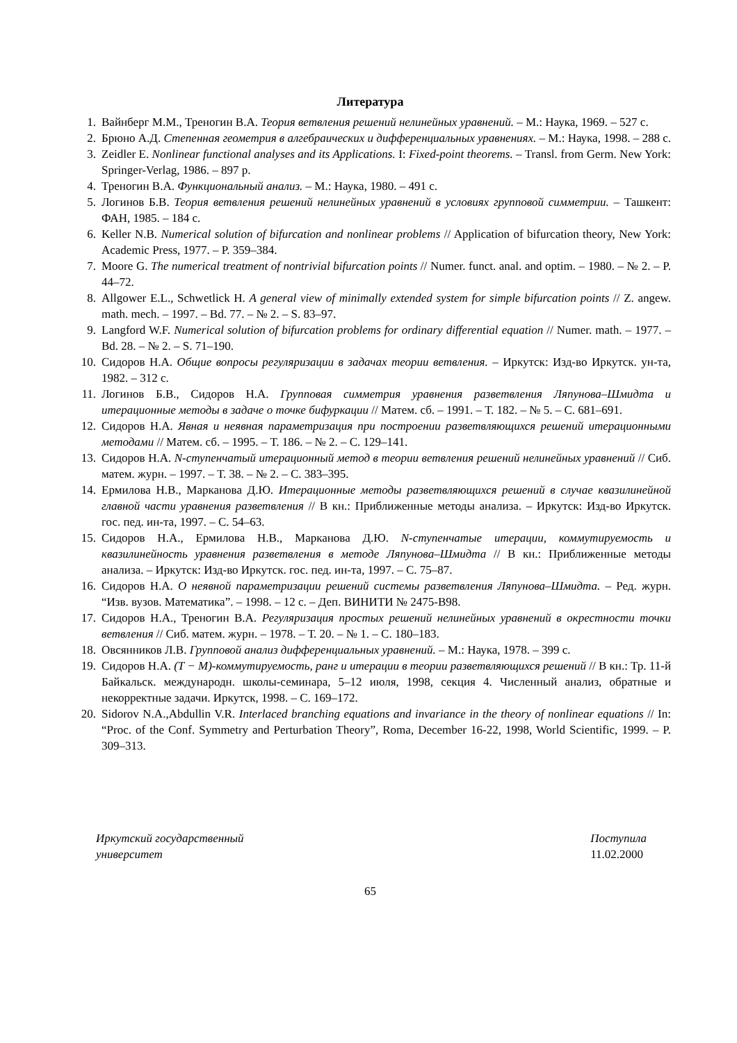Литература
1. Вайнберг М.М., Треногин В.А. Теория ветвления решений нелинейных уравнений. – М.: Наука, 1969. – 527 с.
2. Брюно А.Д. Степенная геометрия в алгебраических и дифференциальных уравнениях. – М.: Наука, 1998. – 288 с.
3. Zeidler E. Nonlinear functional analyses and its Applications. I: Fixed-point theorems. – Transl. from Germ. New York: Springer-Verlag, 1986. – 897 p.
4. Треногин В.А. Функциональный анализ. – М.: Наука, 1980. – 491 с.
5. Логинов Б.В. Теория ветвления решений нелинейных уравнений в условиях групповой симметрии. – Ташкент: ФАН, 1985. – 184 с.
6. Keller N.B. Numerical solution of bifurcation and nonlinear problems // Application of bifurcation theory, New York: Academic Press, 1977. – P. 359–384.
7. Moore G. The numerical treatment of nontrivial bifurcation points // Numer. funct. anal. and optim. – 1980. – № 2. – P. 44–72.
8. Allgower E.L., Schwetlick H. A general view of minimally extended system for simple bifurcation points // Z. angew. math. mech. – 1997. – Bd. 77. – № 2. – S. 83–97.
9. Langford W.F. Numerical solution of bifurcation problems for ordinary differential equation // Numer. math. – 1977. – Bd. 28. – № 2. – S. 71–190.
10. Сидоров Н.А. Общие вопросы регуляризации в задачах теории ветвления. – Иркутск: Изд-во Иркутск. ун-та, 1982. – 312 с.
11. Логинов Б.В., Сидоров Н.А. Групповая симметрия уравнения разветвления Ляпунова–Шмидта и итерационные методы в задаче о точке бифуркации // Матем. сб. – 1991. – Т. 182. – № 5. – С. 681–691.
12. Сидоров Н.А. Явная и неявная параметризация при построении разветвляющихся решений итерационными методами // Матем. сб. – 1995. – Т. 186. – № 2. – С. 129–141.
13. Сидоров Н.А. N-ступенчатый итерационный метод в теории ветвления решений нелинейных уравнений // Сиб. матем. журн. – 1997. – Т. 38. – № 2. – С. 383–395.
14. Ермилова Н.В., Марканова Д.Ю. Итерационные методы разветвляющихся решений в случае квазилинейной главной части уравнения разветвления // В кн.: Приближенные методы анализа. – Иркутск: Изд-во Иркутск. гос. пед. ин-та, 1997. – С. 54–63.
15. Сидоров Н.А., Ермилова Н.В., Марканова Д.Ю. N-ступенчатые итерации, коммутируемость и квазилинейность уравнения разветвления в методе Ляпунова–Шмидта // В кн.: Приближенные методы анализа. – Иркутск: Изд-во Иркутск. гос. пед. ин-та, 1997. – С. 75–87.
16. Сидоров Н.А. О неявной параметризации решений системы разветвления Ляпунова–Шмидта. – Ред. журн. “Изв. вузов. Математика”. – 1998. – 12 с. – Деп. ВИНИТИ № 2475-В98.
17. Сидоров Н.А., Треногин В.А. Регуляризация простых решений нелинейных уравнений в окрестности точки ветвления // Сиб. матем. журн. – 1978. – Т. 20. – № 1. – С. 180–183.
18. Овсянников Л.В. Групповой анализ дифференциальных уравнений. – М.: Наука, 1978. – 399 с.
19. Сидоров Н.А. (T − M)-коммутируемость, ранг и итерации в теории разветвляющихся решений // В кн.: Тр. 11-й Байкальск. международн. школы-семинара, 5–12 июля, 1998, секция 4. Численный анализ, обратные и некорректные задачи. Иркутск, 1998. – С. 169–172.
20. Sidorov N.A.,Abdullin V.R. Interlaced branching equations and invariance in the theory of nonlinear equations // In: “Proc. of the Conf. Symmetry and Perturbation Theory”, Roma, December 16-22, 1998, World Scientific, 1999. – P. 309–313.
Иркутский государственный
университет
Поступила
11.02.2000
65